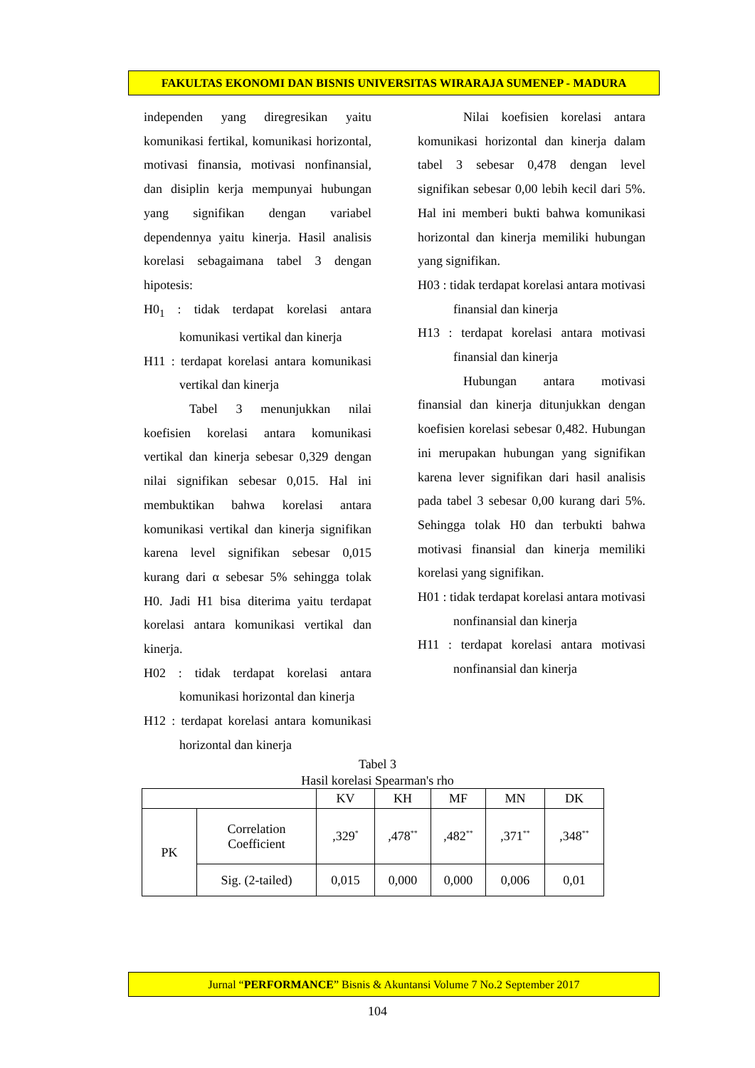FAKULTAS EKONOMI DAN BISNIS UNIVERSITAS WIRARAJA SUMENEP - MADURA
independen yang diregresikan yaitu komunikasi fertikal, komunikasi horizontal, motivasi finansia, motivasi nonfinansial, dan disiplin kerja mempunyai hubungan yang signifikan dengan variabel dependennya yaitu kinerja. Hasil analisis korelasi sebagaimana tabel 3 dengan hipotesis:
H0<sub>1</sub> : tidak terdapat korelasi antara komunikasi vertikal dan kinerja
H11 : terdapat korelasi antara komunikasi vertikal dan kinerja
Tabel 3 menunjukkan nilai koefisien korelasi antara komunikasi vertikal dan kinerja sebesar 0,329 dengan nilai signifikan sebesar 0,015. Hal ini membuktikan bahwa korelasi antara komunikasi vertikal dan kinerja signifikan karena level signifikan sebesar 0,015 kurang dari α sebesar 5% sehingga tolak H0. Jadi H1 bisa diterima yaitu terdapat korelasi antara komunikasi vertikal dan kinerja.
H02 : tidak terdapat korelasi antara komunikasi horizontal dan kinerja
H12 : terdapat korelasi antara komunikasi horizontal dan kinerja
Nilai koefisien korelasi antara komunikasi horizontal dan kinerja dalam tabel 3 sebesar 0,478 dengan level signifikan sebesar 0,00 lebih kecil dari 5%. Hal ini memberi bukti bahwa komunikasi horizontal dan kinerja memiliki hubungan yang signifikan.
H03 : tidak terdapat korelasi antara motivasi finansial dan kinerja
H13 : terdapat korelasi antara motivasi finansial dan kinerja
Hubungan antara motivasi finansial dan kinerja ditunjukkan dengan koefisien korelasi sebesar 0,482. Hubungan ini merupakan hubungan yang signifikan karena lever signifikan dari hasil analisis pada tabel 3 sebesar 0,00 kurang dari 5%. Sehingga tolak H0 dan terbukti bahwa motivasi finansial dan kinerja memiliki korelasi yang signifikan.
H01 : tidak terdapat korelasi antara motivasi nonfinansial dan kinerja
H11 : terdapat korelasi antara motivasi nonfinansial dan kinerja
Tabel 3
Hasil korelasi Spearman's rho
| | | KV | KH | MF | MN | DK |
| --- | --- | --- | --- | --- | --- | --- |
| PK | Correlation Coefficient | ,329<sup>*</sup> | ,478<sup>**</sup> | ,482<sup>**</sup> | ,371<sup>**</sup> | ,348<sup>**</sup> |
| | Sig. (2-tailed) | 0,015 | 0,000 | 0,000 | 0,006 | 0,01 |
Jurnal “PERFORMANCE” Bisnis & Akuntansi Volume 7 No.2 September 2017
104